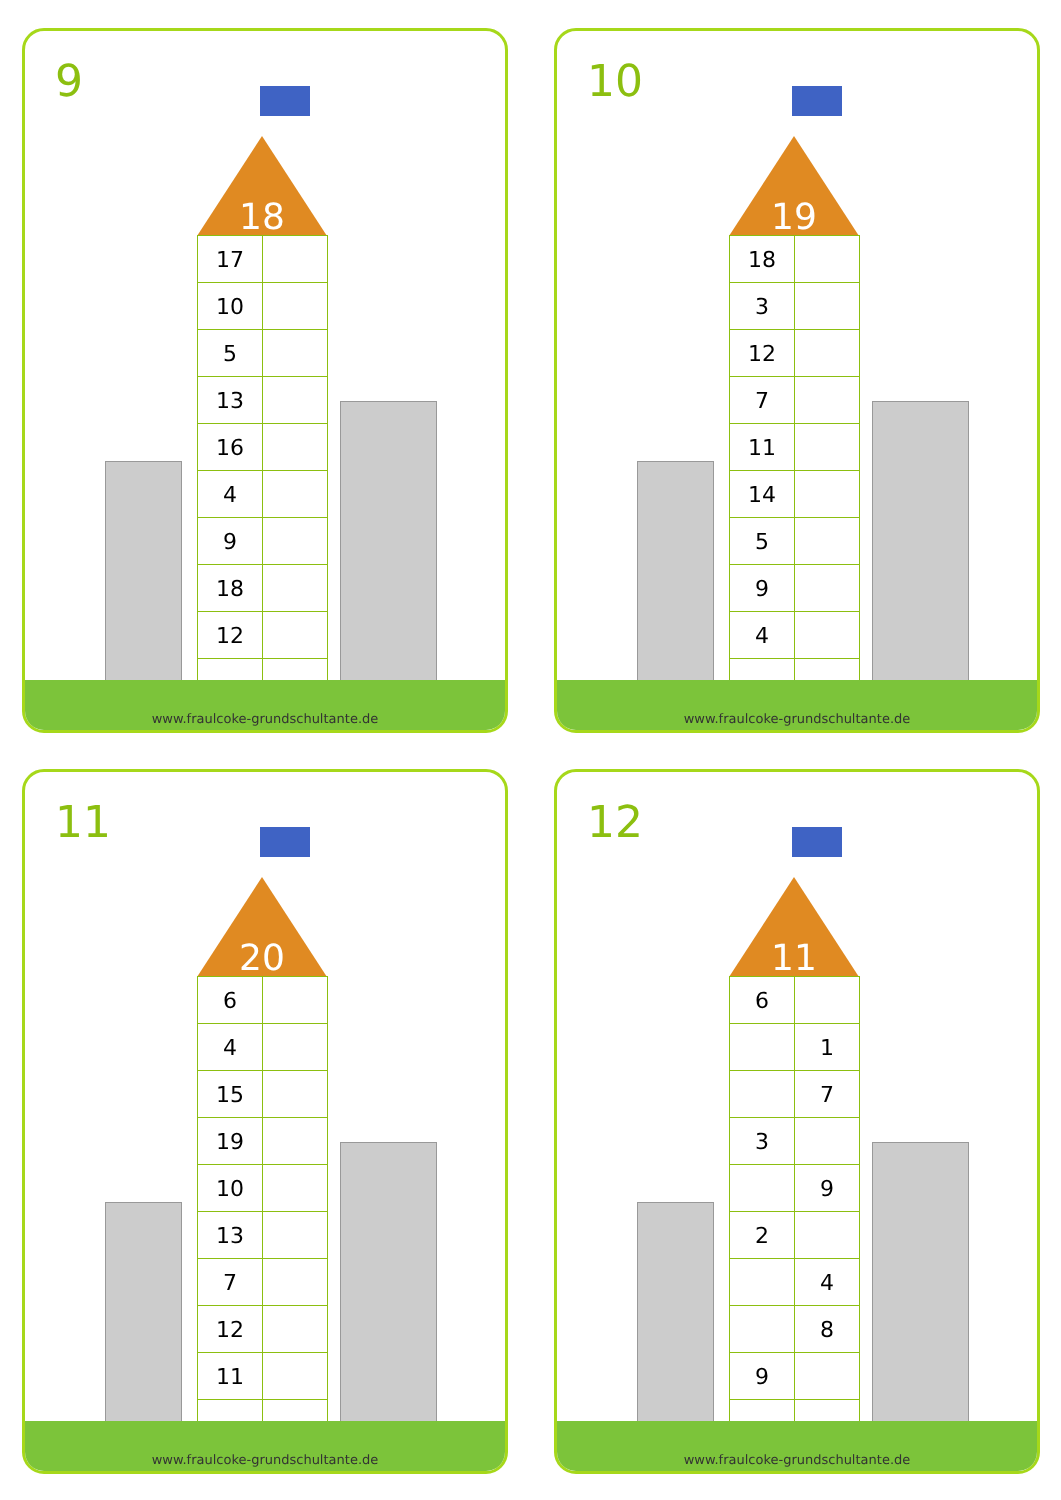9
18
| 17 | |
| 10 | |
| 5 | |
| 13 | |
| 16 | |
| 4 | |
| 9 | |
| 18 | |
| 12 | |
www.fraulcoke-grundschultante.de
10
19
| 18 | |
| 3 | |
| 12 | |
| 7 | |
| 11 | |
| 14 | |
| 5 | |
| 9 | |
| 4 | |
www.fraulcoke-grundschultante.de
11
20
| 6 | |
| 4 | |
| 15 | |
| 19 | |
| 10 | |
| 13 | |
| 7 | |
| 12 | |
| 11 | |
www.fraulcoke-grundschultante.de
12
11
| 6 | |
| | 1 |
| | 7 |
| 3 | |
| | 9 |
| 2 | |
| | 4 |
| | 8 |
| 9 | |
www.fraulcoke-grundschultante.de